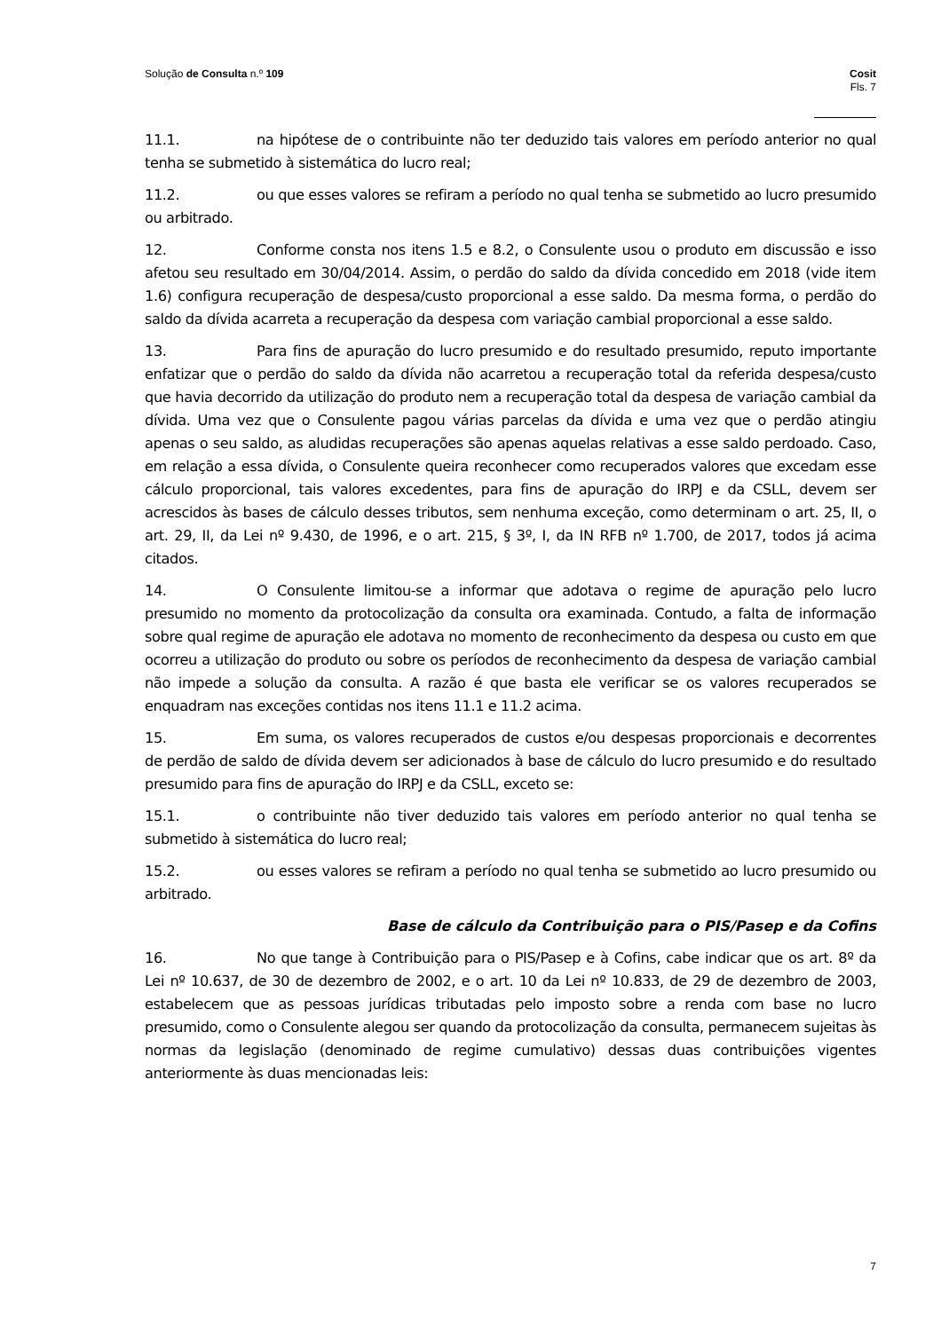Solução de Consulta n.º 109 Cosit
Fls. 7
11.1. na hipótese de o contribuinte não ter deduzido tais valores em período anterior no qual tenha se submetido à sistemática do lucro real;
11.2. ou que esses valores se refiram a período no qual tenha se submetido ao lucro presumido ou arbitrado.
12. Conforme consta nos itens 1.5 e 8.2, o Consulente usou o produto em discussão e isso afetou seu resultado em 30/04/2014. Assim, o perdão do saldo da dívida concedido em 2018 (vide item 1.6) configura recuperação de despesa/custo proporcional a esse saldo. Da mesma forma, o perdão do saldo da dívida acarreta a recuperação da despesa com variação cambial proporcional a esse saldo.
13. Para fins de apuração do lucro presumido e do resultado presumido, reputo importante enfatizar que o perdão do saldo da dívida não acarretou a recuperação total da referida despesa/custo que havia decorrido da utilização do produto nem a recuperação total da despesa de variação cambial da dívida. Uma vez que o Consulente pagou várias parcelas da dívida e uma vez que o perdão atingiu apenas o seu saldo, as aludidas recuperações são apenas aquelas relativas a esse saldo perdoado. Caso, em relação a essa dívida, o Consulente queira reconhecer como recuperados valores que excedam esse cálculo proporcional, tais valores excedentes, para fins de apuração do IRPJ e da CSLL, devem ser acrescidos às bases de cálculo desses tributos, sem nenhuma exceção, como determinam o art. 25, II, o art. 29, II, da Lei nº 9.430, de 1996, e o art. 215, § 3º, I, da IN RFB nº 1.700, de 2017, todos já acima citados.
14. O Consulente limitou-se a informar que adotava o regime de apuração pelo lucro presumido no momento da protocolização da consulta ora examinada. Contudo, a falta de informação sobre qual regime de apuração ele adotava no momento de reconhecimento da despesa ou custo em que ocorreu a utilização do produto ou sobre os períodos de reconhecimento da despesa de variação cambial não impede a solução da consulta. A razão é que basta ele verificar se os valores recuperados se enquadram nas exceções contidas nos itens 11.1 e 11.2 acima.
15. Em suma, os valores recuperados de custos e/ou despesas proporcionais e decorrentes de perdão de saldo de dívida devem ser adicionados à base de cálculo do lucro presumido e do resultado presumido para fins de apuração do IRPJ e da CSLL, exceto se:
15.1. o contribuinte não tiver deduzido tais valores em período anterior no qual tenha se submetido à sistemática do lucro real;
15.2. ou esses valores se refiram a período no qual tenha se submetido ao lucro presumido ou arbitrado.
Base de cálculo da Contribuição para o PIS/Pasep e da Cofins
16. No que tange à Contribuição para o PIS/Pasep e à Cofins, cabe indicar que os art. 8º da Lei nº 10.637, de 30 de dezembro de 2002, e o art. 10 da Lei nº 10.833, de 29 de dezembro de 2003, estabelecem que as pessoas jurídicas tributadas pelo imposto sobre a renda com base no lucro presumido, como o Consulente alegou ser quando da protocolização da consulta, permanecem sujeitas às normas da legislação (denominado de regime cumulativo) dessas duas contribuições vigentes anteriormente às duas mencionadas leis:
7